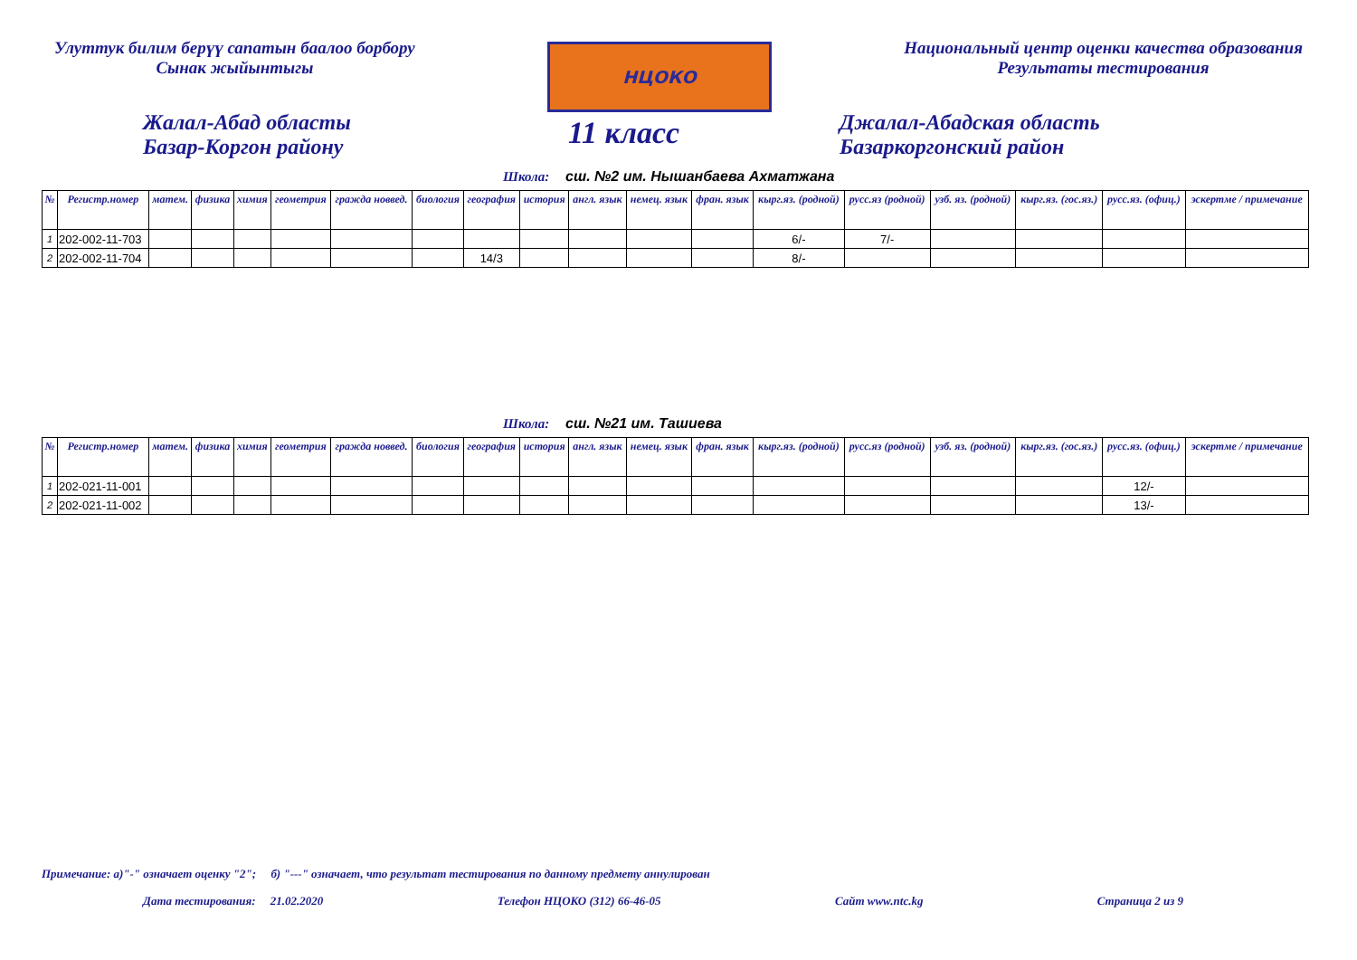Улуттук билим берүү сапатын баалоо борбору
Сынак жыйынтыгы
НЦОКО
Национальный центр оценки качества образования
Результаты тестирования
Жалал-Абад областы
Базар-Коргон району
11 класс
Джалал-Абадская область
Базаркоргонский район
Школа: сш. №2 им. Нышанбаева Ахматжана
| № | Регистр.номер | матем. | физика | химия | геометрия | гражда новвед. | биология | география | история | англ. язык | немец. язык | фран. язык | кырг.яз. (родной) | русс.яз (родной) | узб. яз. (родной) | кырг.яз. (гос.яз.) | русс.яз. (офиц.) | эскертме / примечание |
| --- | --- | --- | --- | --- | --- | --- | --- | --- | --- | --- | --- | --- | --- | --- | --- | --- | --- | --- |
| 1 | 202-002-11-703 | | | | | | | | | | | | 6/- | 7/- | | | | |
| 2 | 202-002-11-704 | | | | | | | 14/3 | | | | | 8/- | | | | | |
Школа: сш. №21 им. Ташиева
| № | Регистр.номер | матем. | физика | химия | геометрия | гражда новвед. | биология | география | история | англ. язык | немец. язык | фран. язык | кырг.яз. (родной) | русс.яз (родной) | узб. яз. (родной) | кырг.яз. (гос.яз.) | русс.яз. (офиц.) | эскертме / примечание |
| --- | --- | --- | --- | --- | --- | --- | --- | --- | --- | --- | --- | --- | --- | --- | --- | --- | --- | --- |
| 1 | 202-021-11-001 | | | | | | | | | | | | | | | | 12/- | |
| 2 | 202-021-11-002 | | | | | | | | | | | | | | | | 13/- | |
Примечание: а)"-" означает оценку "2"; б) "---" означает, что результат тестирования по данному предмету аннулирован
Дата тестирования: 21.02.2020 Телефон НЦОКО (312) 66-46-05 Сайт www.ntc.kg Страница 2 из 9